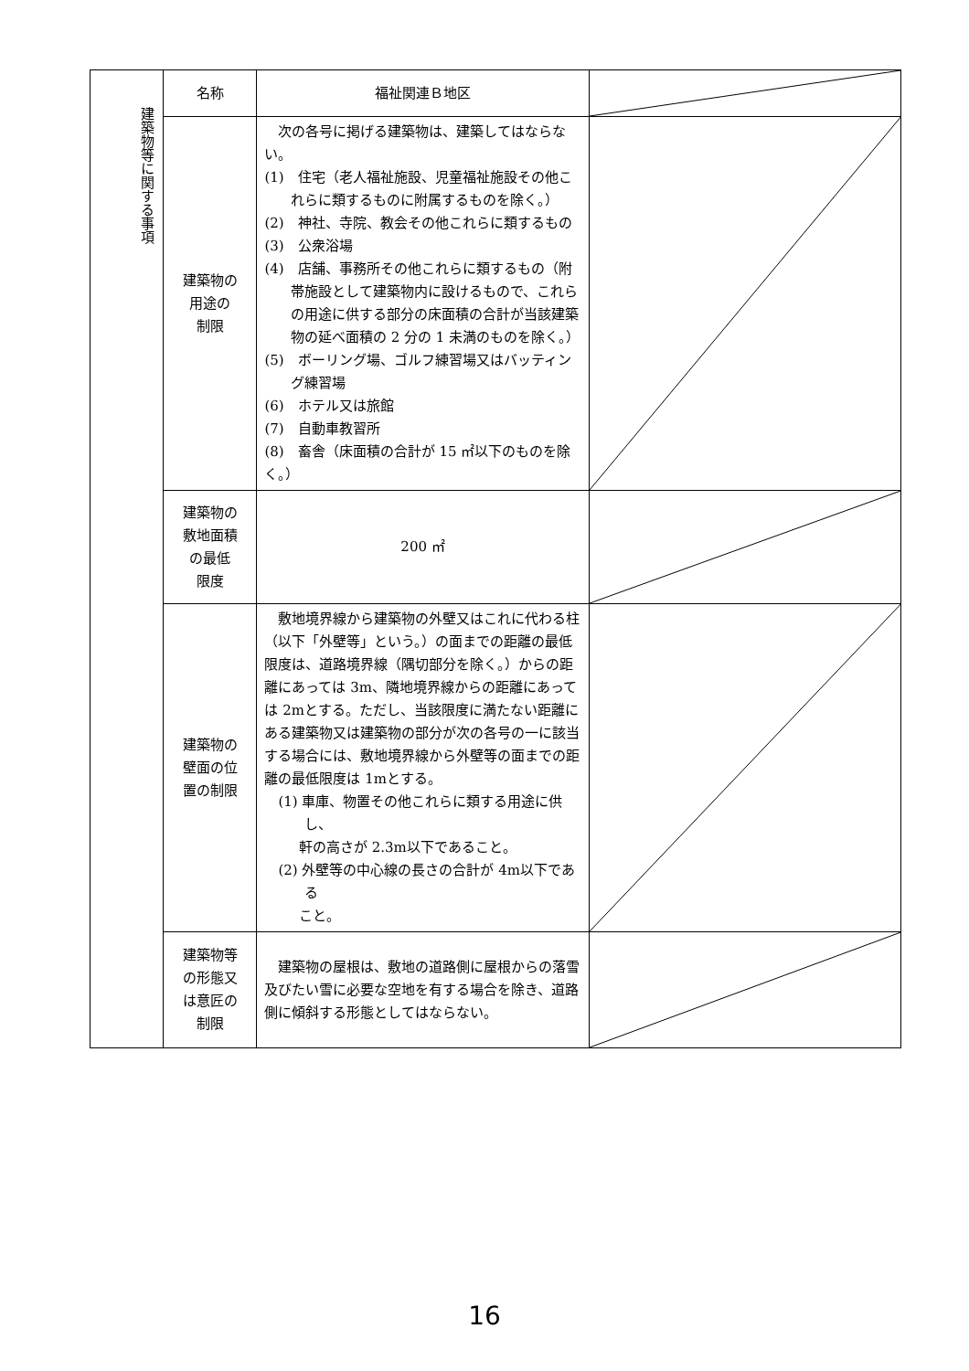| 建築物等に関する事項 | 名称 | 福祉関連Ｂ地区 | |
| | 建築物の 用途の 制限 | 次の各号に掲げる建築物は、建築してはならない。 (1) 住宅（老人福祉施設、児童福祉施設その他これらに類するものに附属するものを除く。） (2) 神社、寺院、教会その他これらに類するもの (3) 公衆浴場 (4) 店舗、事務所その他これらに類するもの（附帯施設として建築物内に設けるもので、これらの用途に供する部分の床面積の合計が当該建築物の延べ面積の 2 分の 1 未満のものを除く。） (5) ボーリング場、ゴルフ練習場又はバッティング練習場 (6) ホテル又は旅館 (7) 自動車教習所 (8) 畜舎（床面積の合計が 15 ㎡以下のものを除く。） | |
| | 建築物の 敷地面積 の最低 限度 | 200 ㎡ | |
| | 建築物の 壁面の位 置の制限 | 敷地境界線から建築物の外壁又はこれに代わる柱（以下「外壁等」という。）の面までの距離の最低限度は、道路境界線（隅切部分を除く。）からの距離にあっては 3m、隣地境界線からの距離にあっては 2mとする。ただし、当該限度に満たない距離にある建築物又は建築物の部分が次の各号の一に該当する場合には、敷地境界線から外壁等の面までの距離の最低限度は 1mとする。 (1) 車庫、物置その他これらに類する用途に供し、 軒の高さが 2.3m以下であること。 (2) 外壁等の中心線の長さの合計が 4m以下である こと。 | |
| | 建築物等 の形態又 は意匠の 制限 | 建築物の屋根は、敷地の道路側に屋根からの落雪及びたい雪に必要な空地を有する場合を除き、道路側に傾斜する形態としてはならない。 | |
16